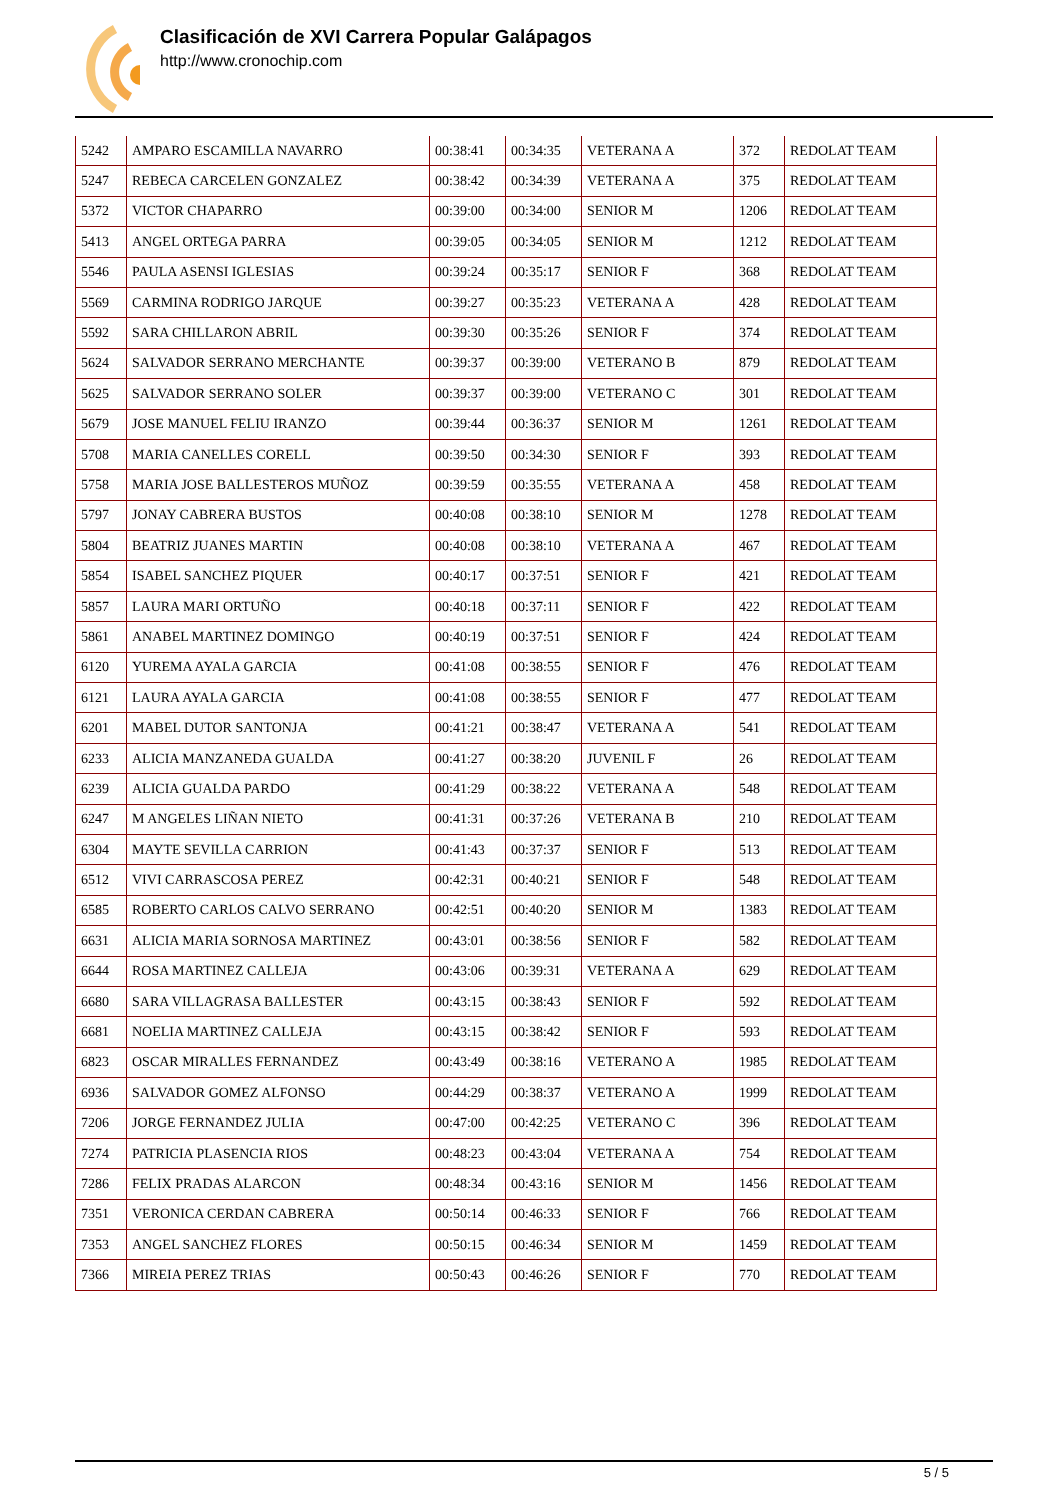Clasificación de XVI Carrera Popular Galápagos
http://www.cronochip.com
| 5242 | AMPARO ESCAMILLA NAVARRO | 00:38:41 | 00:34:35 | VETERANA A | 372 | REDOLAT TEAM |
| 5247 | REBECA CARCELEN GONZALEZ | 00:38:42 | 00:34:39 | VETERANA A | 375 | REDOLAT TEAM |
| 5372 | VICTOR CHAPARRO | 00:39:00 | 00:34:00 | SENIOR M | 1206 | REDOLAT TEAM |
| 5413 | ANGEL ORTEGA PARRA | 00:39:05 | 00:34:05 | SENIOR M | 1212 | REDOLAT TEAM |
| 5546 | PAULA ASENSI IGLESIAS | 00:39:24 | 00:35:17 | SENIOR F | 368 | REDOLAT TEAM |
| 5569 | CARMINA RODRIGO JARQUE | 00:39:27 | 00:35:23 | VETERANA A | 428 | REDOLAT TEAM |
| 5592 | SARA CHILLARON ABRIL | 00:39:30 | 00:35:26 | SENIOR F | 374 | REDOLAT TEAM |
| 5624 | SALVADOR SERRANO MERCHANTE | 00:39:37 | 00:39:00 | VETERANO B | 879 | REDOLAT TEAM |
| 5625 | SALVADOR SERRANO SOLER | 00:39:37 | 00:39:00 | VETERANO C | 301 | REDOLAT TEAM |
| 5679 | JOSE MANUEL FELIU IRANZO | 00:39:44 | 00:36:37 | SENIOR M | 1261 | REDOLAT TEAM |
| 5708 | MARIA CANELLES CORELL | 00:39:50 | 00:34:30 | SENIOR F | 393 | REDOLAT TEAM |
| 5758 | MARIA JOSE BALLESTEROS MUÑOZ | 00:39:59 | 00:35:55 | VETERANA A | 458 | REDOLAT TEAM |
| 5797 | JONAY CABRERA BUSTOS | 00:40:08 | 00:38:10 | SENIOR M | 1278 | REDOLAT TEAM |
| 5804 | BEATRIZ JUANES MARTIN | 00:40:08 | 00:38:10 | VETERANA A | 467 | REDOLAT TEAM |
| 5854 | ISABEL SANCHEZ PIQUER | 00:40:17 | 00:37:51 | SENIOR F | 421 | REDOLAT TEAM |
| 5857 | LAURA MARI ORTUÑO | 00:40:18 | 00:37:11 | SENIOR F | 422 | REDOLAT TEAM |
| 5861 | ANABEL MARTINEZ DOMINGO | 00:40:19 | 00:37:51 | SENIOR F | 424 | REDOLAT TEAM |
| 6120 | YUREMA AYALA GARCIA | 00:41:08 | 00:38:55 | SENIOR F | 476 | REDOLAT TEAM |
| 6121 | LAURA AYALA GARCIA | 00:41:08 | 00:38:55 | SENIOR F | 477 | REDOLAT TEAM |
| 6201 | MABEL DUTOR SANTONJA | 00:41:21 | 00:38:47 | VETERANA A | 541 | REDOLAT TEAM |
| 6233 | ALICIA MANZANEDA GUALDA | 00:41:27 | 00:38:20 | JUVENIL F | 26 | REDOLAT TEAM |
| 6239 | ALICIA GUALDA PARDO | 00:41:29 | 00:38:22 | VETERANA A | 548 | REDOLAT TEAM |
| 6247 | M ANGELES LIÑAN NIETO | 00:41:31 | 00:37:26 | VETERANA B | 210 | REDOLAT TEAM |
| 6304 | MAYTE SEVILLA CARRION | 00:41:43 | 00:37:37 | SENIOR F | 513 | REDOLAT TEAM |
| 6512 | VIVI CARRASCOSA PEREZ | 00:42:31 | 00:40:21 | SENIOR F | 548 | REDOLAT TEAM |
| 6585 | ROBERTO CARLOS CALVO SERRANO | 00:42:51 | 00:40:20 | SENIOR M | 1383 | REDOLAT TEAM |
| 6631 | ALICIA MARIA SORNOSA MARTINEZ | 00:43:01 | 00:38:56 | SENIOR F | 582 | REDOLAT TEAM |
| 6644 | ROSA MARTINEZ CALLEJA | 00:43:06 | 00:39:31 | VETERANA A | 629 | REDOLAT TEAM |
| 6680 | SARA VILLAGRASA BALLESTER | 00:43:15 | 00:38:43 | SENIOR F | 592 | REDOLAT TEAM |
| 6681 | NOELIA MARTINEZ CALLEJA | 00:43:15 | 00:38:42 | SENIOR F | 593 | REDOLAT TEAM |
| 6823 | OSCAR MIRALLES FERNANDEZ | 00:43:49 | 00:38:16 | VETERANO A | 1985 | REDOLAT TEAM |
| 6936 | SALVADOR GOMEZ ALFONSO | 00:44:29 | 00:38:37 | VETERANO A | 1999 | REDOLAT TEAM |
| 7206 | JORGE FERNANDEZ JULIA | 00:47:00 | 00:42:25 | VETERANO C | 396 | REDOLAT TEAM |
| 7274 | PATRICIA PLASENCIA RIOS | 00:48:23 | 00:43:04 | VETERANA A | 754 | REDOLAT TEAM |
| 7286 | FELIX PRADAS ALARCON | 00:48:34 | 00:43:16 | SENIOR M | 1456 | REDOLAT TEAM |
| 7351 | VERONICA CERDAN CABRERA | 00:50:14 | 00:46:33 | SENIOR F | 766 | REDOLAT TEAM |
| 7353 | ANGEL SANCHEZ FLORES | 00:50:15 | 00:46:34 | SENIOR M | 1459 | REDOLAT TEAM |
| 7366 | MIREIA PEREZ TRIAS | 00:50:43 | 00:46:26 | SENIOR F | 770 | REDOLAT TEAM |
5 / 5